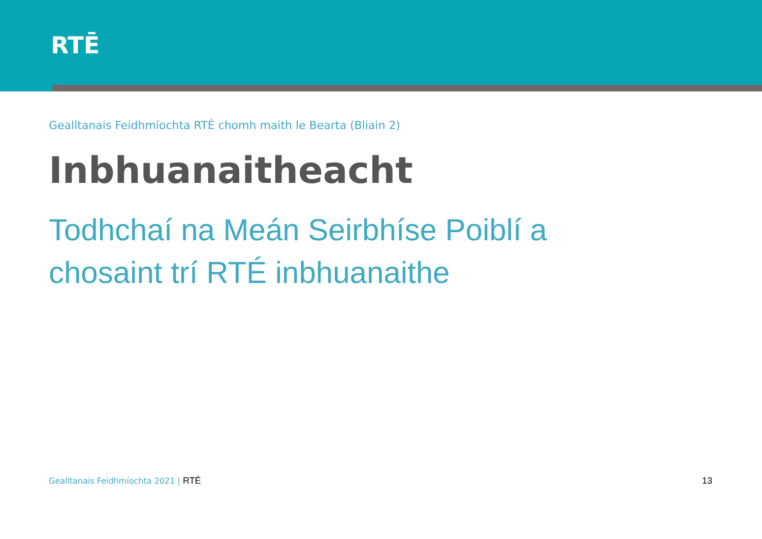RTĒ
Gealltanais Feidhmíochta RTÉ chomh maith le Bearta (Bliain 2)
Inbhuanaitheacht
Todhchaí na Meán Seirbhíse Poiblí a chosaint trí RTÉ inbhuanaithe
Gealltanais Feidhmíochta 2021 | RTÉ
13